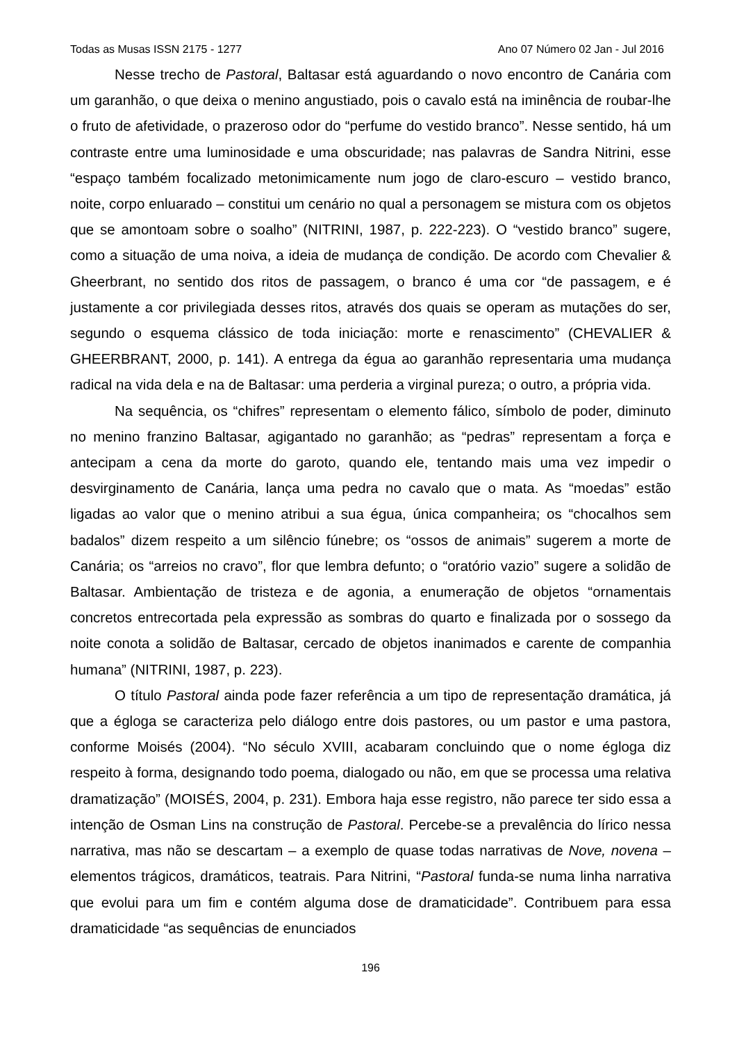Todas as Musas ISSN 2175 - 1277 Ano 07 Número 02 Jan - Jul 2016
Nesse trecho de Pastoral, Baltasar está aguardando o novo encontro de Canária com um garanhão, o que deixa o menino angustiado, pois o cavalo está na iminência de roubar-lhe o fruto de afetividade, o prazeroso odor do “perfume do vestido branco”. Nesse sentido, há um contraste entre uma luminosidade e uma obscuridade; nas palavras de Sandra Nitrini, esse “espaço também focalizado metonimicamente num jogo de claro-escuro – vestido branco, noite, corpo enluarado – constitui um cenário no qual a personagem se mistura com os objetos que se amontoam sobre o soalho” (NITRINI, 1987, p. 222-223). O “vestido branco” sugere, como a situação de uma noiva, a ideia de mudança de condição. De acordo com Chevalier & Gheerbrant, no sentido dos ritos de passagem, o branco é uma cor “de passagem, e é justamente a cor privilegiada desses ritos, através dos quais se operam as mutações do ser, segundo o esquema clássico de toda iniciação: morte e renascimento” (CHEVALIER & GHEERBRANT, 2000, p. 141). A entrega da égua ao garanhão representaria uma mudança radical na vida dela e na de Baltasar: uma perderia a virginal pureza; o outro, a própria vida.
Na sequência, os “chifres” representam o elemento fálico, símbolo de poder, diminuto no menino franzino Baltasar, agigantado no garanhão; as “pedras” representam a força e antecipam a cena da morte do garoto, quando ele, tentando mais uma vez impedir o desvirginamento de Canária, lança uma pedra no cavalo que o mata. As “moedas” estão ligadas ao valor que o menino atribui a sua égua, única companheira; os “chocalhos sem badalos” dizem respeito a um silêncio fúnebre; os “ossos de animais” sugerem a morte de Canária; os “arreios no cravo”, flor que lembra defunto; o “oratório vazio” sugere a solidão de Baltasar. Ambientação de tristeza e de agonia, a enumeração de objetos “ornamentais concretos entrecortada pela expressão as sombras do quarto e finalizada por o sossego da noite conota a solidão de Baltasar, cercado de objetos inanimados e carente de companhia humana” (NITRINI, 1987, p. 223).
O título Pastoral ainda pode fazer referência a um tipo de representação dramática, já que a égloga se caracteriza pelo diálogo entre dois pastores, ou um pastor e uma pastora, conforme Moisés (2004). “No século XVIII, acabaram concluindo que o nome égloga diz respeito à forma, designando todo poema, dialogado ou não, em que se processa uma relativa dramatização” (MOISÉS, 2004, p. 231). Embora haja esse registro, não parece ter sido essa a intenção de Osman Lins na construção de Pastoral. Percebe-se a prevalência do lírico nessa narrativa, mas não se descartam – a exemplo de quase todas narrativas de Nove, novena – elementos trágicos, dramáticos, teatrais. Para Nitrini, “Pastoral funda-se numa linha narrativa que evolui para um fim e contém alguma dose de dramaticidade”. Contribuem para essa dramaticidade “as sequências de enunciados
196